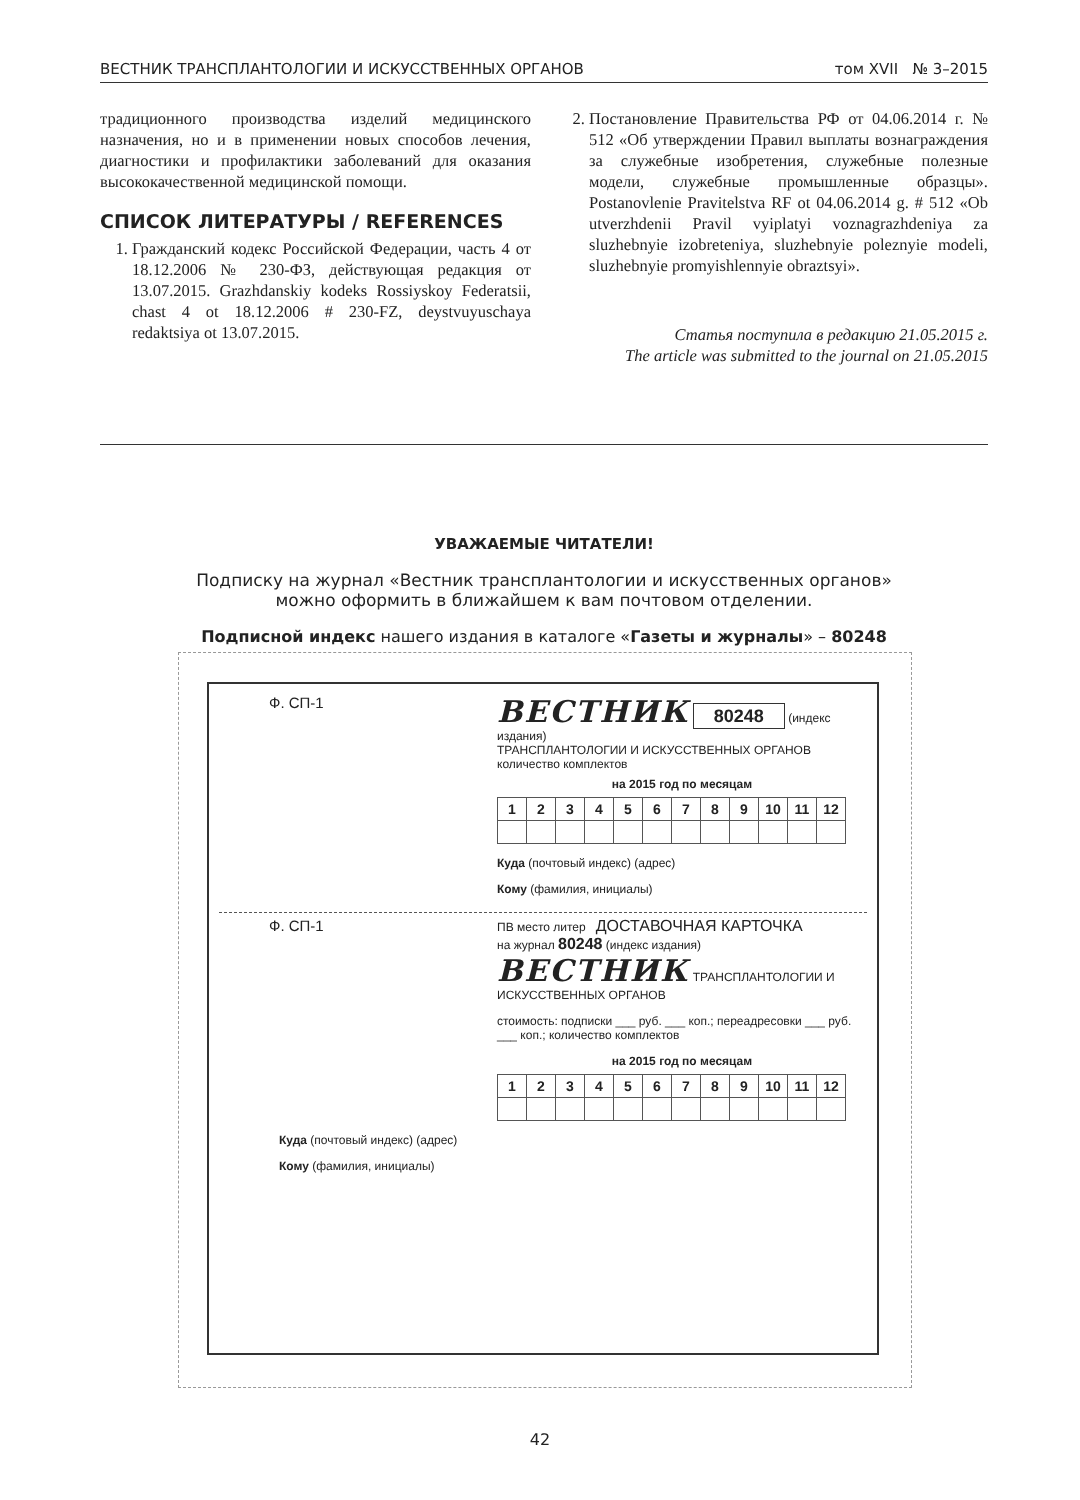ВЕСТНИК ТРАНСПЛАНТОЛОГИИ И ИСКУССТВЕННЫХ ОРГАНОВ том XVII № 3–2015
традиционного производства изделий медицинского назначения, но и в применении новых способов лечения, диагностики и профилактики заболеваний для оказания высококачественной медицинской помощи.
СПИСОК ЛИТЕРАТУРЫ / REFERENCES
1. Гражданский кодекс Российской Федерации, часть 4 от 18.12.2006 № 230-ФЗ, действующая редакция от 13.07.2015. Grazhdanskiy kodeks Rossiyskoy Federatsii, chast 4 ot 18.12.2006 # 230-FZ, deystvuyuschaya redaktsiya ot 13.07.2015.
2. Постановление Правительства РФ от 04.06.2014 г. № 512 «Об утверждении Правил выплаты вознаграждения за служебные изобретения, служебные полезные модели, служебные промышленные образцы». Postanovlenie Pravitelstva RF ot 04.06.2014 g. # 512 «Ob utverzhdenii Pravil vyiplatyi voznagrazhdeniya za sluzhebnyie izobreteniya, sluzhebnyie poleznyie modeli, sluzhebnyie promyishlennyie obraztsyi».
Статья поступила в редакцию 21.05.2015 г.
The article was submitted to the journal on 21.05.2015
УВАЖАЕМЫЕ ЧИТАТЕЛИ!
Подписку на журнал «Вестник трансплантологии и искусственных органов»
можно оформить в ближайшем к вам почтовом отделении.
Подписной индекс нашего издания в каталоге «Газеты и журналы» – 80248
Ф. СП-1
ВЕСТНИК 80248 (индекс издания)
ТРАНСПЛАНТОЛОГИИ И ИСКУССТВЕННЫХ ОРГАНОВ количество комплектов
на 2015 год по месяцам
| 1 | 2 | 3 | 4 | 5 | 6 | 7 | 8 | 9 | 10 | 11 | 12 |
Куда (почтовый индекс) (адрес)
Кому (фамилия, инициалы)
Ф. СП-1
ПВ место литер ДОСТАВОЧНАЯ КАРТОЧКА
на журнал 80248 (индекс издания)
ВЕСТНИК ТРАНСПЛАНТОЛОГИИ И ИСКУССТВЕННЫХ ОРГАНОВ
стоимость: подписки ___ руб. ___ коп.; переадресовки ___ руб. ___ коп.; количество комплектов
на 2015 год по месяцам
| 1 | 2 | 3 | 4 | 5 | 6 | 7 | 8 | 9 | 10 | 11 | 12 |
Куда (почтовый индекс) (адрес)
Кому (фамилия, инициалы)
42